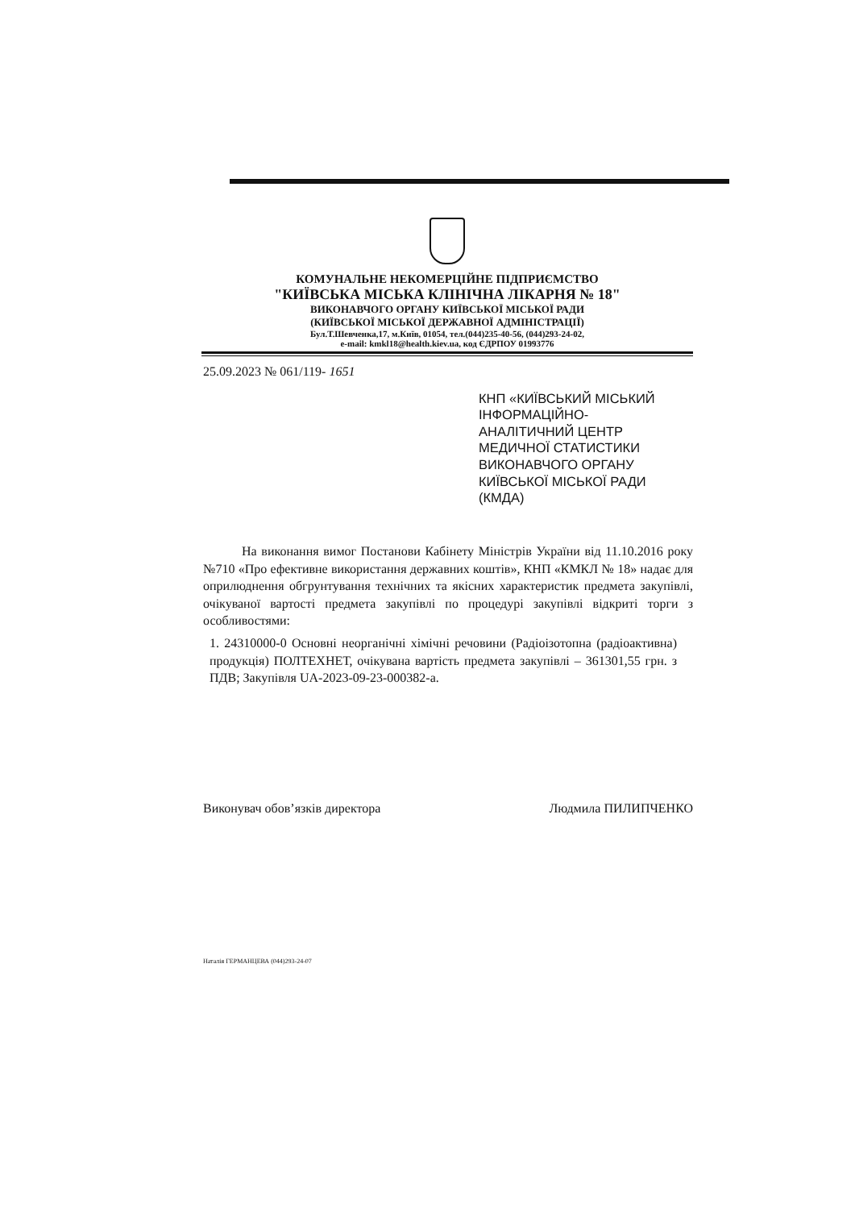КОМУНАЛЬНЕ НЕКОМЕРЦІЙНЕ ПІДПРИЄМСТВО
"КИЇВСЬКА МІСЬКА КЛІНІЧНА ЛІКАРНЯ № 18"
ВИКОНАВЧОГО ОРГАНУ КИЇВСЬКОЇ МІСЬКОЇ РАДИ
(КИЇВСЬКОЇ МІСЬКОЇ ДЕРЖАВНОЇ АДМІНІСТРАЦІЇ)
Бул.Т.Шевченка,17, м.Київ, 01054, тел.(044)235-40-56, (044)293-24-02,
e-mail: kmkl18@health.kiev.ua, код ЄДРПОУ 01993776
25.09.2023 № 061/119- 1651
КНП «КИЇВСЬКИЙ МІСЬКИЙ
ІНФОРМАЦІЙНО-
АНАЛІТИЧНИЙ ЦЕНТР
МЕДИЧНОЇ СТАТИСТИКИ
ВИКОНАВЧОГО ОРГАНУ
КИЇВСЬКОЇ МІСЬКОЇ РАДИ
(КМДА)
На виконання вимог Постанови Кабінету Міністрів України від 11.10.2016 року №710 «Про ефективне використання державних коштів», КНП «КМКЛ № 18» надає для оприлюднення обгрунтування технічних та якісних характеристик предмета закупівлі, очікуваної вартості предмета закупівлі по процедурі закупівлі відкриті торги з особливостями:
1. 24310000-0 Основні неорганічні хімічні речовини (Радіоізотопна (радіоактивна) продукція) ПОЛТЕХНЕТ, очікувана вартість предмета закупівлі – 361301,55 грн. з ПДВ; Закупівля UA-2023-09-23-000382-а.
Виконувач обов’язків директора Людмила ПИЛИПЧЕНКО
Наталія ГЕРМАНЦЕВА (044)293-24-07